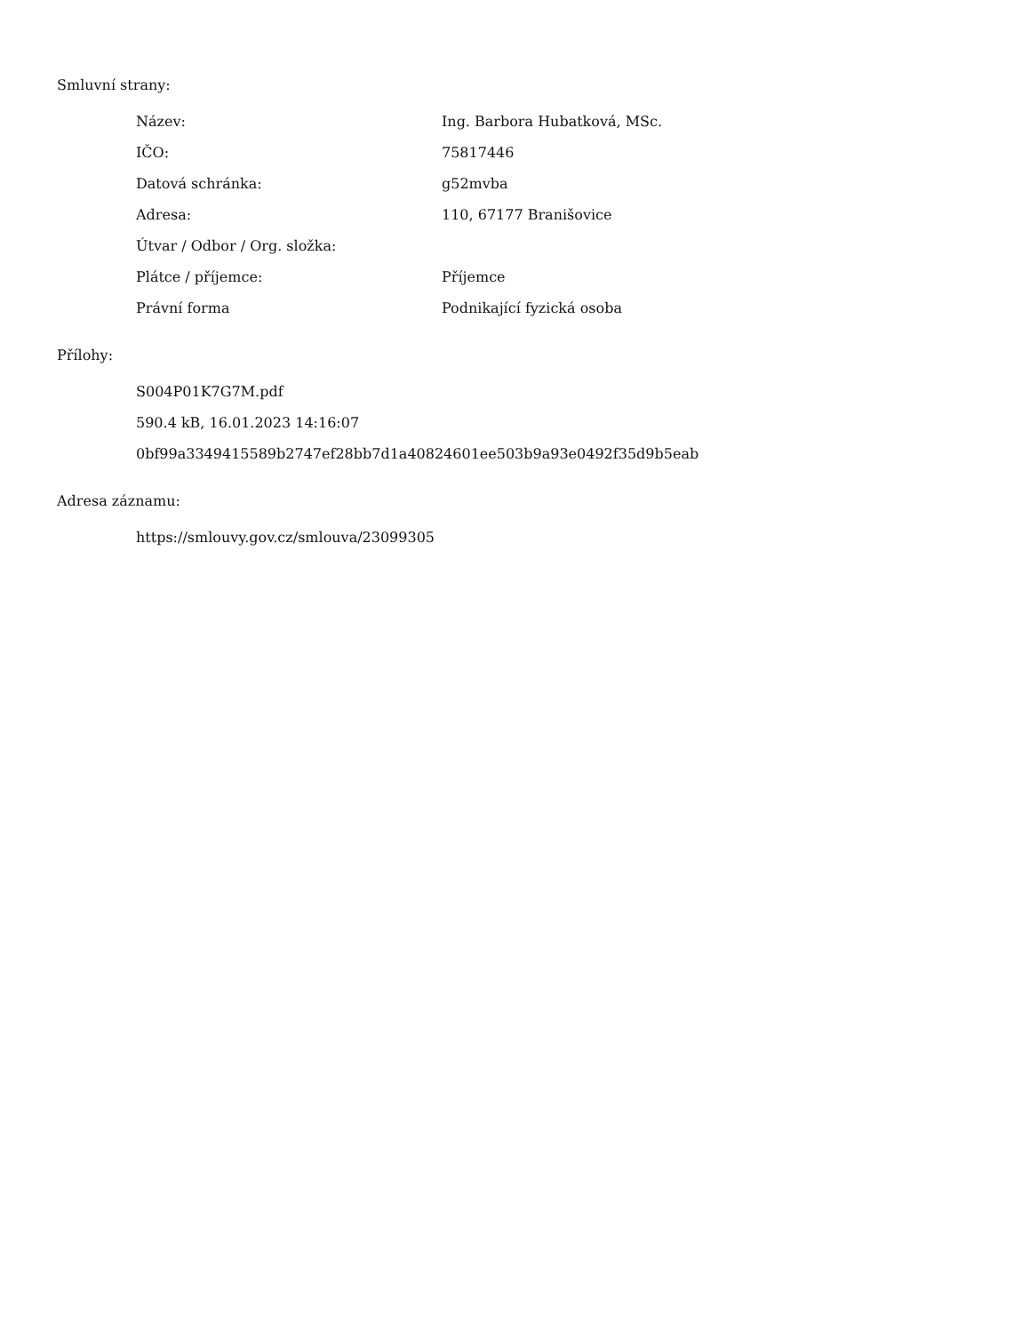Smluvní strany:
| Název: | Ing. Barbora Hubatková, MSc. |
| IČO: | 75817446 |
| Datová schránka: | g52mvba |
| Adresa: | 110, 67177 Branišovice |
| Útvar / Odbor / Org. složka: | |
| Plátce / příjemce: | Příjemce |
| Právní forma | Podnikající fyzická osoba |
Přílohy:
S004P01K7G7M.pdf
590.4 kB, 16.01.2023 14:16:07
0bf99a3349415589b2747ef28bb7d1a40824601ee503b9a93e0492f35d9b5eab
Adresa záznamu:
https://smlouvy.gov.cz/smlouva/23099305